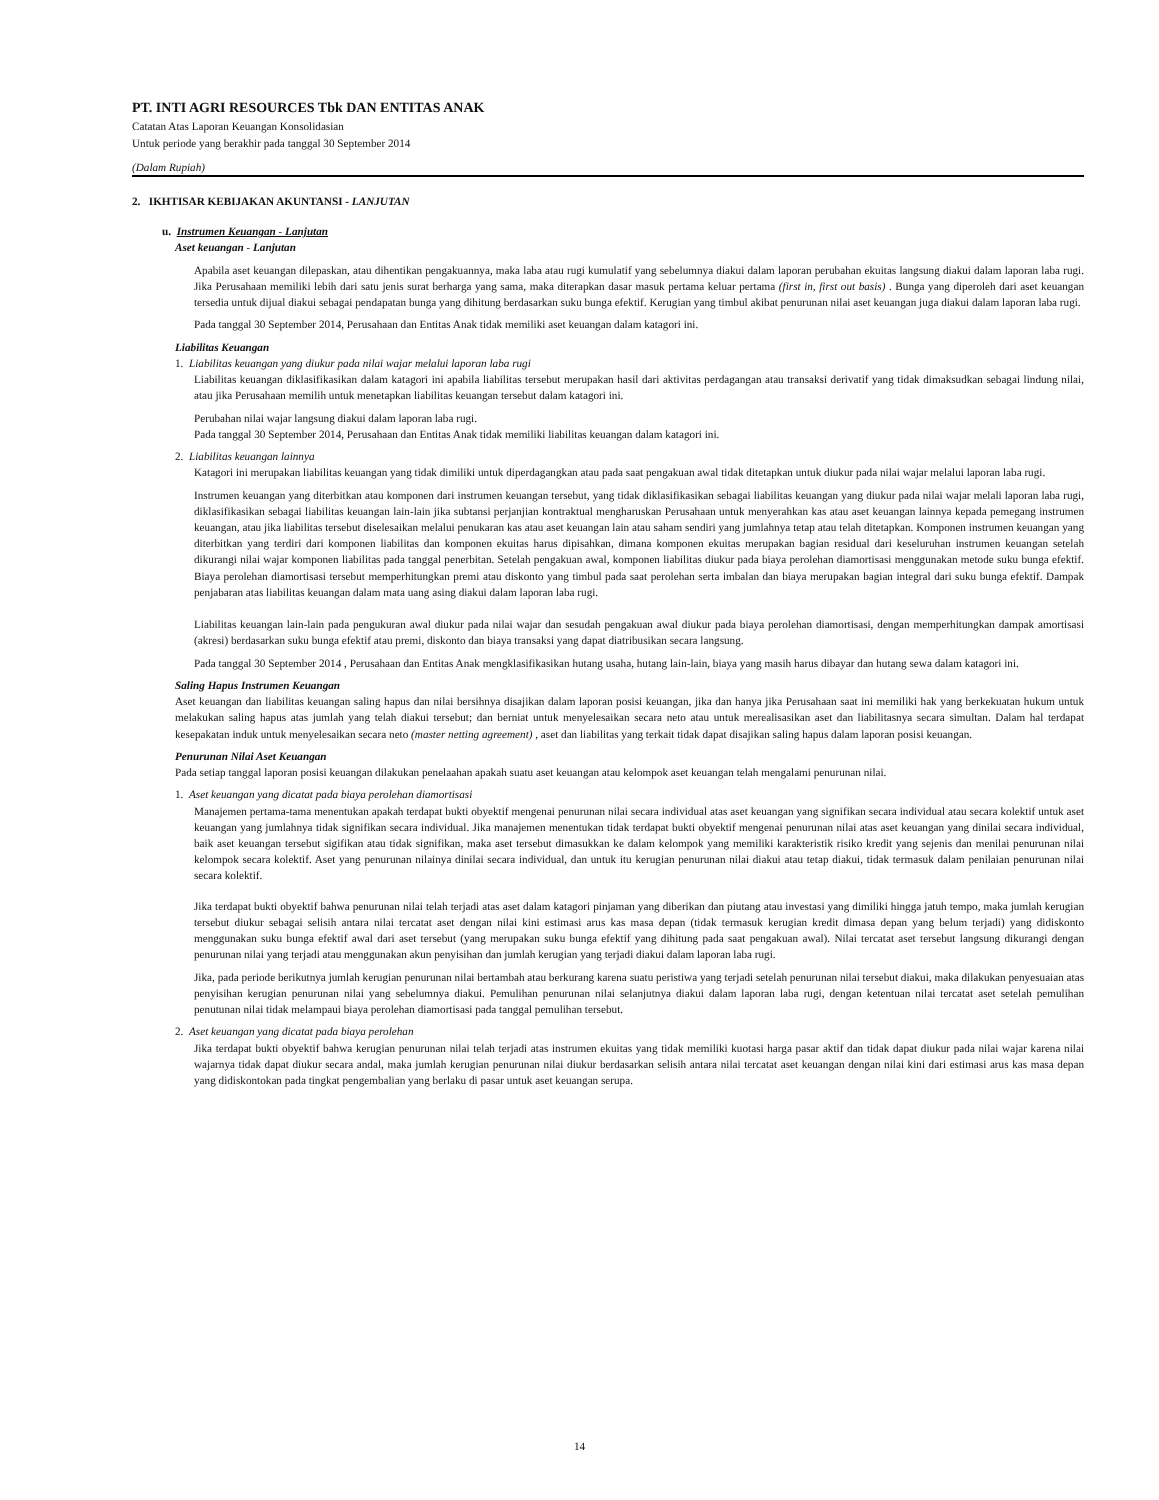PT. INTI AGRI RESOURCES Tbk DAN ENTITAS ANAK
Catatan Atas Laporan Keuangan Konsolidasian
Untuk periode yang berakhir pada tanggal 30 September 2014
(Dalam Rupiah)
2. IKHTISAR KEBIJAKAN AKUNTANSI - LANJUTAN
u. Instrumen Keuangan - Lanjutan
Aset keuangan - Lanjutan
Apabila aset keuangan dilepaskan, atau dihentikan pengakuannya, maka laba atau rugi kumulatif yang sebelumnya diakui dalam laporan perubahan ekuitas langsung diakui dalam laporan laba rugi. Jika Perusahaan memiliki lebih dari satu jenis surat berharga yang sama, maka diterapkan dasar masuk pertama keluar pertama (first in, first out basis) . Bunga yang diperoleh dari aset keuangan tersedia untuk dijual diakui sebagai pendapatan bunga yang dihitung berdasarkan suku bunga efektif. Kerugian yang timbul akibat penurunan nilai aset keuangan juga diakui dalam laporan laba rugi.
Pada tanggal 30 September 2014, Perusahaan dan Entitas Anak tidak memiliki aset keuangan dalam katagori ini.
Liabilitas Keuangan
1. Liabilitas keuangan yang diukur pada nilai wajar melalui laporan laba rugi
Liabilitas keuangan diklasifikasikan dalam katagori ini apabila liabilitas tersebut merupakan hasil dari aktivitas perdagangan atau transaksi derivatif yang tidak dimaksudkan sebagai lindung nilai, atau jika Perusahaan memilih untuk menetapkan liabilitas keuangan tersebut dalam katagori ini.
Perubahan nilai wajar langsung diakui dalam laporan laba rugi.
Pada tanggal 30 September 2014, Perusahaan dan Entitas Anak tidak memiliki liabilitas keuangan dalam katagori ini.
2. Liabilitas keuangan lainnya
Katagori ini merupakan liabilitas keuangan yang tidak dimiliki untuk diperdagangkan atau pada saat pengakuan awal tidak ditetapkan untuk diukur pada nilai wajar melalui laporan laba rugi.
Instrumen keuangan yang diterbitkan atau komponen dari instrumen keuangan tersebut, yang tidak diklasifikasikan sebagai liabilitas keuangan yang diukur pada nilai wajar melali laporan laba rugi, diklasifikasikan sebagai liabilitas keuangan lain-lain jika subtansi perjanjian kontraktual mengharuskan Perusahaan untuk menyerahkan kas atau aset keuangan lainnya kepada pemegang instrumen keuangan, atau jika liabilitas tersebut diselesaikan melalui penukaran kas atau aset keuangan lain atau saham sendiri yang jumlahnya tetap atau telah ditetapkan. Komponen instrumen keuangan yang diterbitkan yang terdiri dari komponen liabilitas dan komponen ekuitas harus dipisahkan, dimana komponen ekuitas merupakan bagian residual dari keseluruhan instrumen keuangan setelah dikurangi nilai wajar komponen liabilitas pada tanggal penerbitan. Setelah pengakuan awal, komponen liabilitas diukur pada biaya perolehan diamortisasi menggunakan metode suku bunga efektif. Biaya perolehan diamortisasi tersebut memperhitungkan premi atau diskonto yang timbul pada saat perolehan serta imbalan dan biaya merupakan bagian integral dari suku bunga efektif. Dampak penjabaran atas liabilitas keuangan dalam mata uang asing diakui dalam laporan laba rugi.
Liabilitas keuangan lain-lain pada pengukuran awal diukur pada nilai wajar dan sesudah pengakuan awal diukur pada biaya perolehan diamortisasi, dengan memperhitungkan dampak amortisasi (akresi) berdasarkan suku bunga efektif atau premi, diskonto dan biaya transaksi yang dapat diatribusikan secara langsung.
Pada tanggal 30 September 2014 , Perusahaan dan Entitas Anak mengklasifikasikan hutang usaha, hutang lain-lain, biaya yang masih harus dibayar dan hutang sewa dalam katagori ini.
Saling Hapus Instrumen Keuangan
Aset keuangan dan liabilitas keuangan saling hapus dan nilai bersihnya disajikan dalam laporan posisi keuangan, jika dan hanya jika Perusahaan saat ini memiliki hak yang berkekuatan hukum untuk melakukan saling hapus atas jumlah yang telah diakui tersebut; dan berniat untuk menyelesaikan secara neto atau untuk merealisasikan aset dan liabilitasnya secara simultan. Dalam hal terdapat kesepakatan induk untuk menyelesaikan secara neto (master netting agreement) , aset dan liabilitas yang terkait tidak dapat disajikan saling hapus dalam laporan posisi keuangan.
Penurunan Nilai Aset Keuangan
Pada setiap tanggal laporan posisi keuangan dilakukan penelaahan apakah suatu aset keuangan atau kelompok aset keuangan telah mengalami penurunan nilai.
1. Aset keuangan yang dicatat pada biaya perolehan diamortisasi
Manajemen pertama-tama menentukan apakah terdapat bukti obyektif mengenai penurunan nilai secara individual atas aset keuangan yang signifikan secara individual atau secara kolektif untuk aset keuangan yang jumlahnya tidak signifikan secara individual. Jika manajemen menentukan tidak terdapat bukti obyektif mengenai penurunan nilai atas aset keuangan yang dinilai secara individual, baik aset keuangan tersebut sigifikan atau tidak signifikan, maka aset tersebut dimasukkan ke dalam kelompok yang memiliki karakteristik risiko kredit yang sejenis dan menilai penurunan nilai kelompok secara kolektif. Aset yang penurunan nilainya dinilai secara individual, dan untuk itu kerugian penurunan nilai diakui atau tetap diakui, tidak termasuk dalam penilaian penurunan nilai secara kolektif.
Jika terdapat bukti obyektif bahwa penurunan nilai telah terjadi atas aset dalam katagori pinjaman yang diberikan dan piutang atau investasi yang dimiliki hingga jatuh tempo, maka jumlah kerugian tersebut diukur sebagai selisih antara nilai tercatat aset dengan nilai kini estimasi arus kas masa depan (tidak termasuk kerugian kredit dimasa depan yang belum terjadi) yang didiskonto menggunakan suku bunga efektif awal dari aset tersebut (yang merupakan suku bunga efektif yang dihitung pada saat pengakuan awal). Nilai tercatat aset tersebut langsung dikurangi dengan penurunan nilai yang terjadi atau menggunakan akun penyisihan dan jumlah kerugian yang terjadi diakui dalam laporan laba rugi.
Jika, pada periode berikutnya jumlah kerugian penurunan nilai bertambah atau berkurang karena suatu peristiwa yang terjadi setelah penurunan nilai tersebut diakui, maka dilakukan penyesuaian atas penyisihan kerugian penurunan nilai yang sebelumnya diakui. Pemulihan penurunan nilai selanjutnya diakui dalam laporan laba rugi, dengan ketentuan nilai tercatat aset setelah pemulihan penutunan nilai tidak melampaui biaya perolehan diamortisasi pada tanggal pemulihan tersebut.
2. Aset keuangan yang dicatat pada biaya perolehan
Jika terdapat bukti obyektif bahwa kerugian penurunan nilai telah terjadi atas instrumen ekuitas yang tidak memiliki kuotasi harga pasar aktif dan tidak dapat diukur pada nilai wajar karena nilai wajarnya tidak dapat diukur secara andal, maka jumlah kerugian penurunan nilai diukur berdasarkan selisih antara nilai tercatat aset keuangan dengan nilai kini dari estimasi arus kas masa depan yang didiskontokan pada tingkat pengembalian yang berlaku di pasar untuk aset keuangan serupa.
14